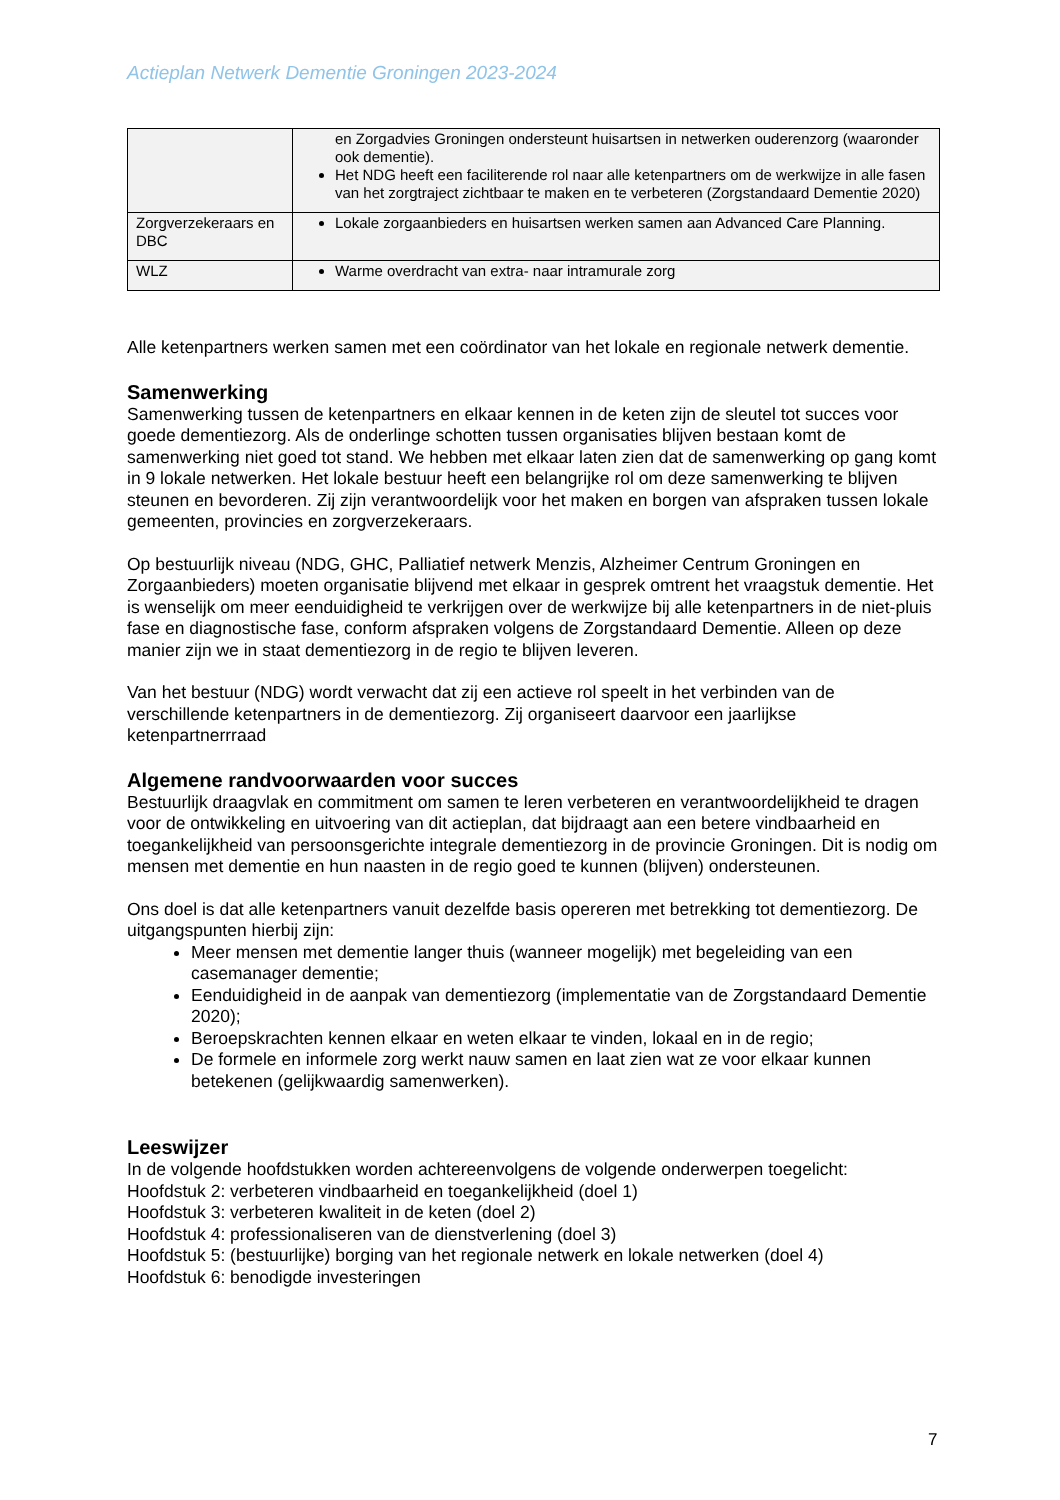Actieplan Netwerk Dementie Groningen 2023-2024
| | en Zorgadvies Groningen ondersteunt huisartsen in netwerken ouderenzorg (waaronder ook dementie). Het NDG heeft een faciliterende rol naar alle ketenpartners om de werkwijze in alle fasen van het zorgtraject zichtbaar te maken en te verbeteren (Zorgstandaard Dementie 2020) |
| Zorgverzekeraars en DBC | Lokale zorgaanbieders en huisartsen werken samen aan Advanced Care Planning. |
| WLZ | Warme overdracht van extra- naar intramurale zorg |
Alle ketenpartners werken samen met een coördinator van het lokale en regionale netwerk dementie.
Samenwerking
Samenwerking tussen de ketenpartners en elkaar kennen in de keten zijn de sleutel tot succes voor goede dementiezorg. Als de onderlinge schotten tussen organisaties blijven bestaan komt de samenwerking niet goed tot stand. We hebben met elkaar laten zien dat de samenwerking op gang komt in 9 lokale netwerken. Het lokale bestuur heeft een belangrijke rol om deze samenwerking te blijven steunen en bevorderen. Zij zijn verantwoordelijk voor het maken en borgen van afspraken tussen lokale gemeenten, provincies en zorgverzekeraars.
Op bestuurlijk niveau (NDG, GHC, Palliatief netwerk Menzis, Alzheimer Centrum Groningen en Zorgaanbieders) moeten organisatie blijvend met elkaar in gesprek omtrent het vraagstuk dementie. Het is wenselijk om meer eenduidigheid te verkrijgen over de werkwijze bij alle ketenpartners in de niet-pluis fase en diagnostische fase, conform afspraken volgens de Zorgstandaard Dementie. Alleen op deze manier zijn we in staat dementiezorg in de regio te blijven leveren.
Van het bestuur (NDG) wordt verwacht dat zij een actieve rol speelt in het verbinden van de verschillende ketenpartners in de dementiezorg. Zij organiseert daarvoor een jaarlijkse ketenpartnerrraad
Algemene randvoorwaarden voor succes
Bestuurlijk draagvlak en commitment om samen te leren verbeteren en verantwoordelijkheid te dragen voor de ontwikkeling en uitvoering van dit actieplan, dat bijdraagt aan een betere vindbaarheid en toegankelijkheid van persoonsgerichte integrale dementiezorg in de provincie Groningen. Dit is nodig om mensen met dementie en hun naasten in de regio goed te kunnen (blijven) ondersteunen.
Ons doel is dat alle ketenpartners vanuit dezelfde basis opereren met betrekking tot dementiezorg. De uitgangspunten hierbij zijn:
Meer mensen met dementie langer thuis (wanneer mogelijk) met begeleiding van een casemanager dementie;
Eenduidigheid in de aanpak van dementiezorg (implementatie van de Zorgstandaard Dementie 2020);
Beroepskrachten kennen elkaar en weten elkaar te vinden, lokaal en in de regio;
De formele en informele zorg werkt nauw samen en laat zien wat ze voor elkaar kunnen betekenen (gelijkwaardig samenwerken).
Leeswijzer
In de volgende hoofdstukken worden achtereenvolgens de volgende onderwerpen toegelicht:
Hoofdstuk 2: verbeteren vindbaarheid en toegankelijkheid (doel 1)
Hoofdstuk 3: verbeteren kwaliteit in de keten (doel 2)
Hoofdstuk 4: professionaliseren van de dienstverlening (doel 3)
Hoofdstuk 5: (bestuurlijke) borging van het regionale netwerk en lokale netwerken (doel 4)
Hoofdstuk 6: benodigde investeringen
7